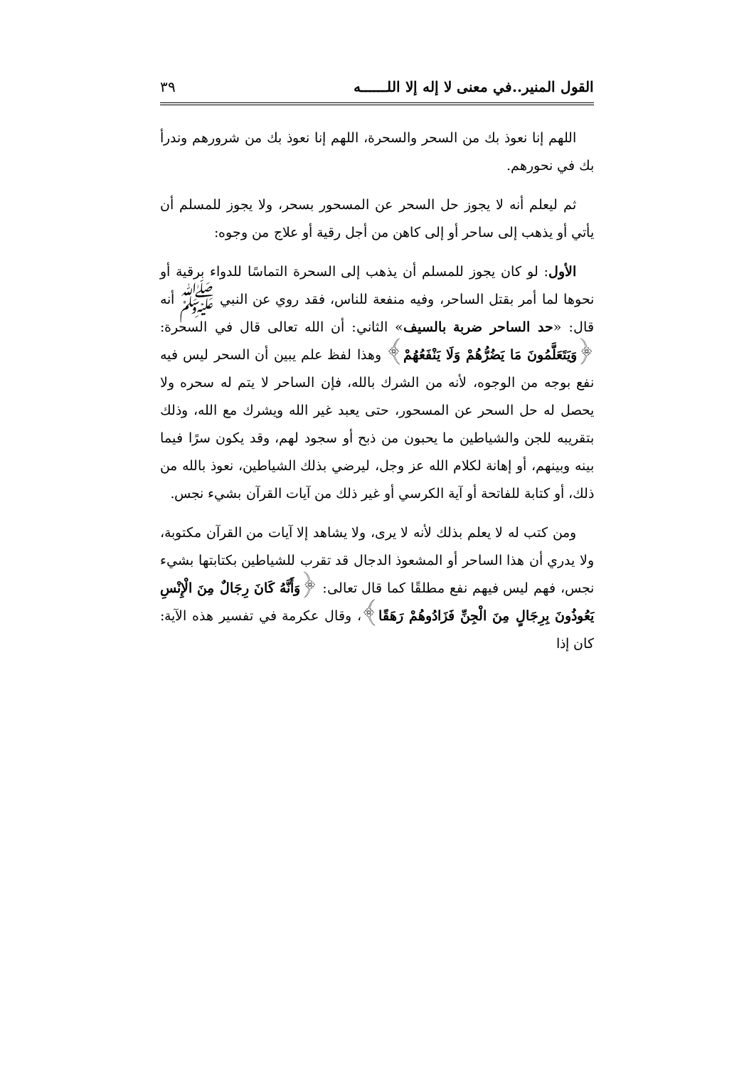القول المنير..في معنى لا إله إلا اللــــــه ٣٩
اللهم إنا نعوذ بك من السحر والسحرة، اللهم إنا نعوذ بك من شرورهم وندرأ بك في نحورهم.
ثم ليعلم أنه لا يجوز حل السحر عن المسحور بسحر، ولا يجوز للمسلم أن يأتي أو يذهب إلى ساحر أو إلى كاهن من أجل رقية أو علاج من وجوه:
الأول: لو كان يجوز للمسلم أن يذهب إلى السحرة التماسًا للدواء برقية أو نحوها لما أمر بقتل الساحر، وفيه منفعة للناس، فقد روي عن النبي ﷺ أنه قال: «حد الساحر ضربة بالسيف» الثاني: أن الله تعالى قال في السحرة: ﴿وَيَتَعَلَّمُونَ مَا يَضُرُّهُمْ وَلَا يَنْفَعُهُمْ﴾ وهذا لفظ علم يبين أن السحر ليس فيه نفع بوجه من الوجوه، لأنه من الشرك بالله، فإن الساحر لا يتم له سحره ولا يحصل له حل السحر عن المسحور، حتى يعبد غير الله ويشرك مع الله، وذلك بتقريبه للجن والشياطين ما يحبون من ذبح أو سجود لهم، وقد يكون سرًا فيما بينه وبينهم، أو إهانة لكلام الله عز وجل، ليرضي بذلك الشياطين، نعوذ بالله من ذلك، أو كتابة للفاتحة أو آية الكرسي أو غير ذلك من آيات القرآن بشيء نجس.
ومن كتب له لا يعلم بذلك لأنه لا يرى، ولا يشاهد إلا آيات من القرآن مكتوبة، ولا يدري أن هذا الساحر أو المشعوذ الدجال قد تقرب للشياطين بكتابتها بشيء نجس، فهم ليس فيهم نفع مطلقًا كما قال تعالى: ﴿وَأَنَّهُ كَانَ رِجَالٌ مِنَ الْإِنْسِ يَعُوذُونَ بِرِجَالٍ مِنَ الْجِنِّ فَزَادُوهُمْ رَهَقًا﴾، وقال عكرمة في تفسير هذه الآية: كان إذا